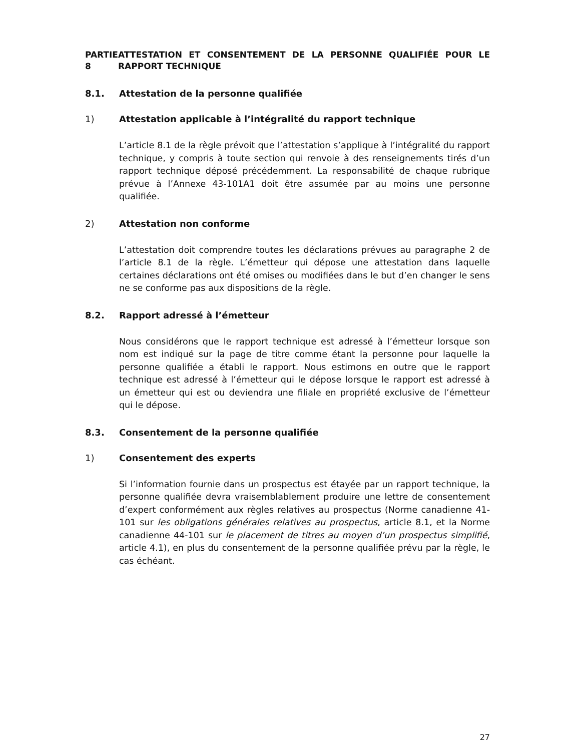PARTIE 8
ATTESTATION ET CONSENTEMENT DE LA PERSONNE QUALIFIÉE POUR LE RAPPORT TECHNIQUE
8.1. Attestation de la personne qualifiée
1) Attestation applicable à l’intégralité du rapport technique
L’article 8.1 de la règle prévoit que l’attestation s’applique à l’intégralité du rapport technique, y compris à toute section qui renvoie à des renseignements tirés d’un rapport technique déposé précédemment. La responsabilité de chaque rubrique prévue à l’Annexe 43-101A1 doit être assumée par au moins une personne qualifiée.
2) Attestation non conforme
L’attestation doit comprendre toutes les déclarations prévues au paragraphe 2 de l’article 8.1 de la règle. L’émetteur qui dépose une attestation dans laquelle certaines déclarations ont été omises ou modifiées dans le but d’en changer le sens ne se conforme pas aux dispositions de la règle.
8.2. Rapport adressé à l’émetteur
Nous considérons que le rapport technique est adressé à l’émetteur lorsque son nom est indiqué sur la page de titre comme étant la personne pour laquelle la personne qualifiée a établi le rapport. Nous estimons en outre que le rapport technique est adressé à l’émetteur qui le dépose lorsque le rapport est adressé à un émetteur qui est ou deviendra une filiale en propriété exclusive de l’émetteur qui le dépose.
8.3. Consentement de la personne qualifiée
1) Consentement des experts
Si l’information fournie dans un prospectus est étayée par un rapport technique, la personne qualifiée devra vraisemblablement produire une lettre de consentement d’expert conformément aux règles relatives au prospectus (Norme canadienne 41-101 sur les obligations générales relatives au prospectus, article 8.1, et la Norme canadienne 44-101 sur le placement de titres au moyen d’un prospectus simplifié, article 4.1), en plus du consentement de la personne qualifiée prévu par la règle, le cas échéant.
27